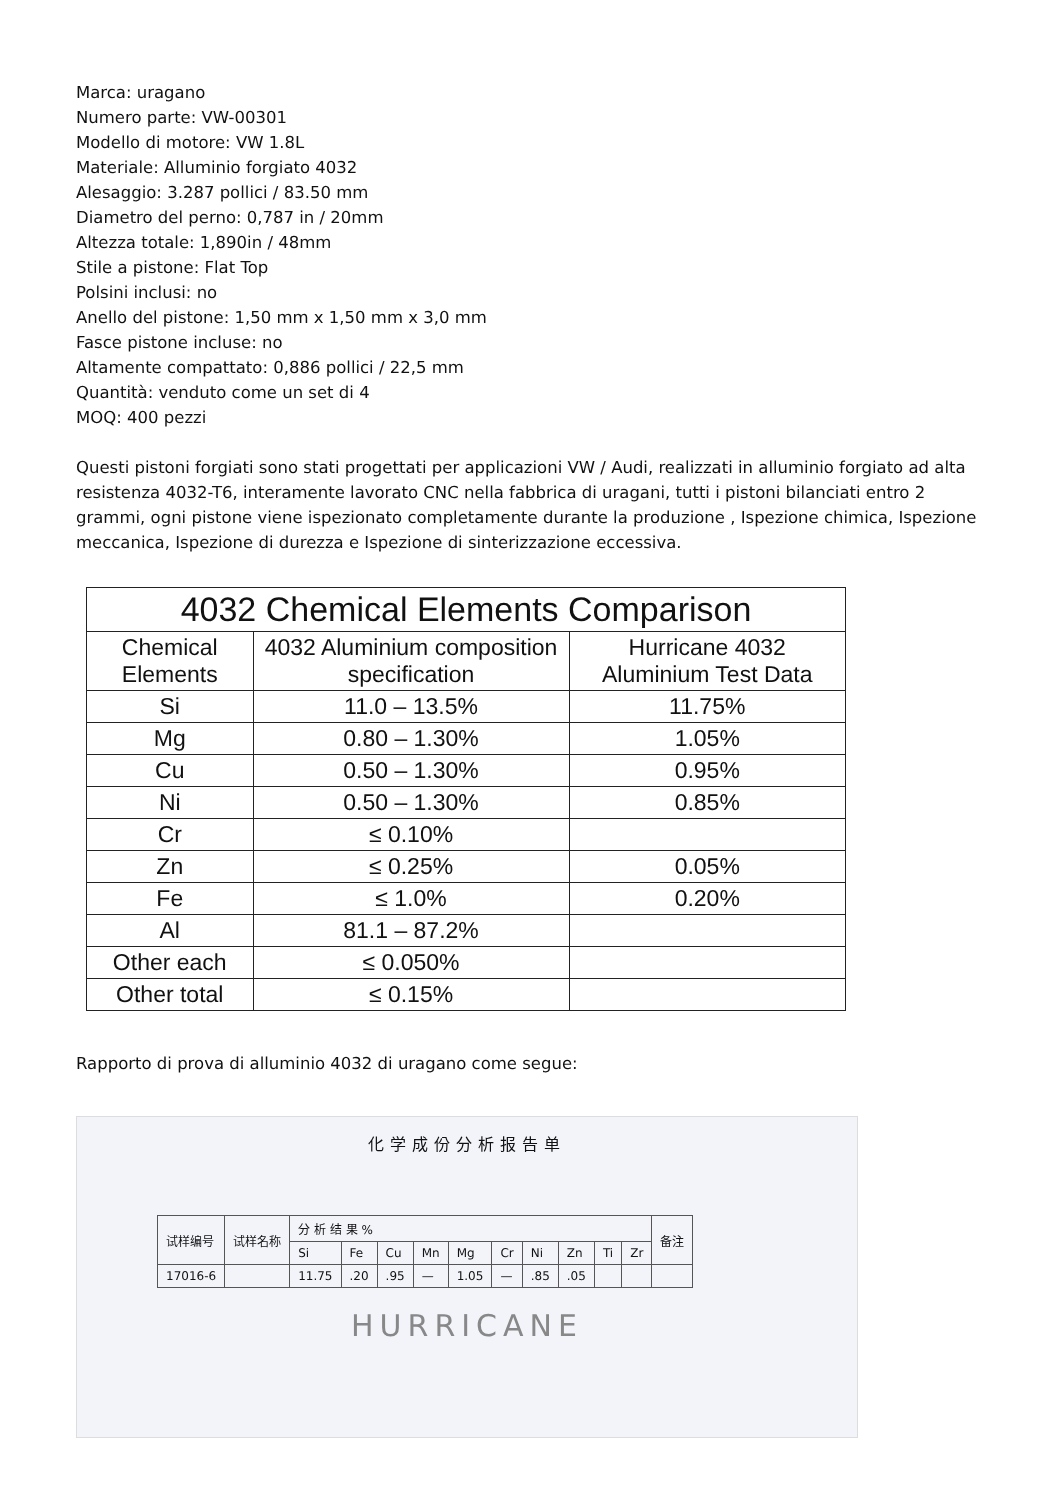Marca: uragano
Numero parte: VW-00301
Modello di motore: VW 1.8L
Materiale: Alluminio forgiato 4032
Alesaggio: 3.287 pollici / 83.50 mm
Diametro del perno: 0,787 in / 20mm
Altezza totale: 1,890in / 48mm
Stile a pistone: Flat Top
Polsini inclusi: no
Anello del pistone: 1,50 mm x 1,50 mm x 3,0 mm
Fasce pistone incluse: no
Altamente compattato: 0,886 pollici / 22,5 mm
Quantità: venduto come un set di 4
MOQ: 400 pezzi
Questi pistoni forgiati sono stati progettati per applicazioni VW / Audi, realizzati in alluminio forgiato ad alta resistenza 4032-T6, interamente lavorato CNC nella fabbrica di uragani, tutti i pistoni bilanciati entro 2 grammi, ogni pistone viene ispezionato completamente durante la produzione , Ispezione chimica, Ispezione meccanica, Ispezione di durezza e Ispezione di sinterizzazione eccessiva.
| 4032 Chemical Elements Comparison | | |
| --- | --- | --- |
| Chemical Elements | 4032 Aluminium composition specification | Hurricane 4032 Aluminium Test Data |
| Si | 11.0 – 13.5% | 11.75% |
| Mg | 0.80 – 1.30% | 1.05% |
| Cu | 0.50 – 1.30% | 0.95% |
| Ni | 0.50 – 1.30% | 0.85% |
| Cr | ≤ 0.10% | |
| Zn | ≤ 0.25% | 0.05% |
| Fe | ≤ 1.0% | 0.20% |
| Al | 81.1 – 87.2% | |
| Other each | ≤ 0.050% | |
| Other total | ≤ 0.15% | |
Rapporto di prova di alluminio 4032 di uragano come segue:
化学成份分析报告单
| 试样编号 | 试样名称 | 分 析 结 果 % | | | | | | | | | | 备注 |
| | | Si | Fe | Cu | Mn | Mg | Cr | Ni | Zn | Ti | Zr | |
| 17016-6 | | 11.75 | .20 | .95 | — | 1.05 | — | .85 | .05 | | | |
HURRICANE